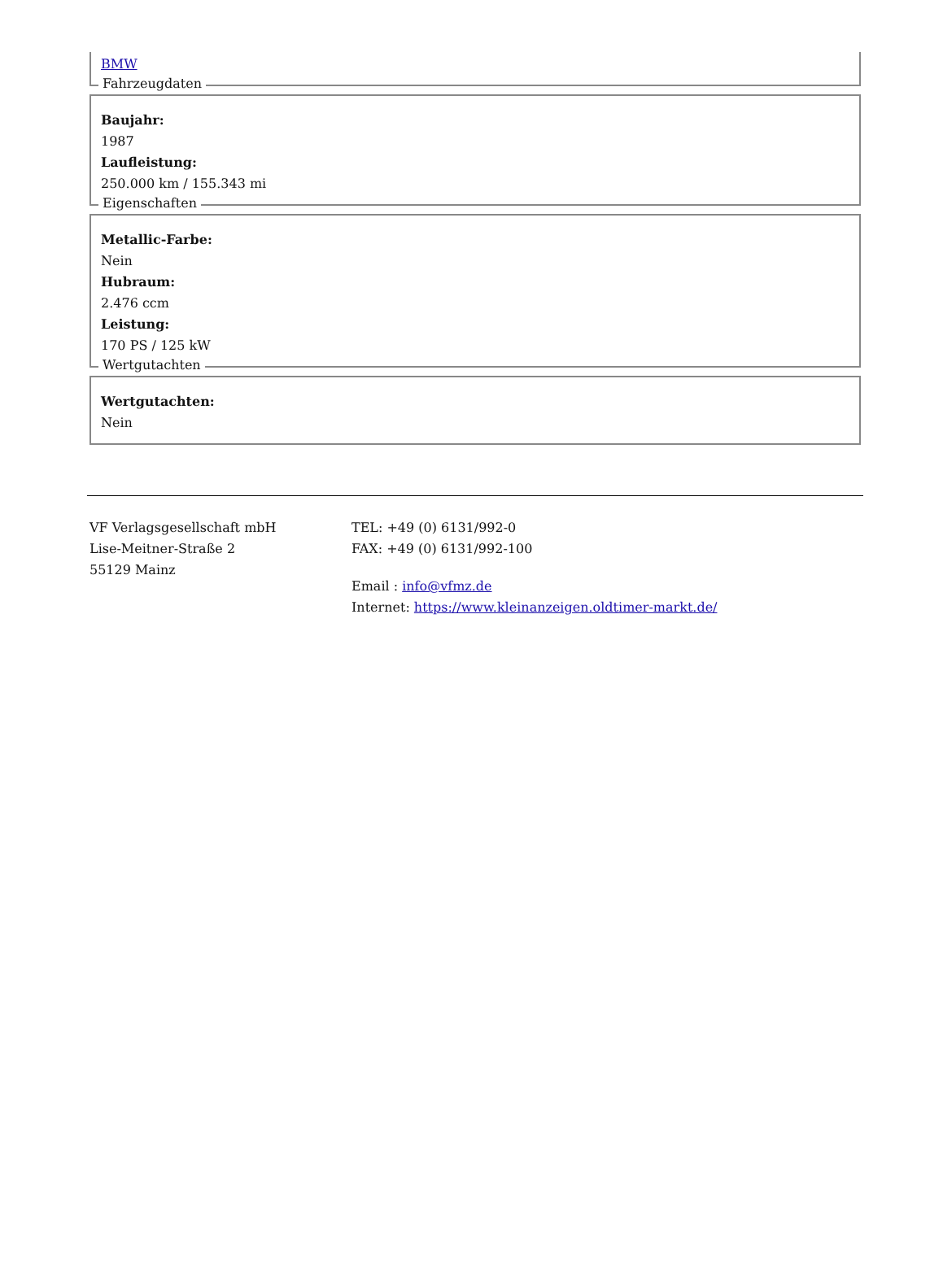BMW
Fahrzeugdaten
Baujahr:
1987
Laufleistung:
250.000 km / 155.343 mi
Eigenschaften
Metallic-Farbe:
Nein
Hubraum:
2.476 ccm
Leistung:
170 PS / 125 kW
Wertgutachten
Wertgutachten:
Nein
VF Verlagsgesellschaft mbH
Lise-Meitner-Straße 2
55129 Mainz
TEL: +49 (0) 6131/992-0
FAX: +49 (0) 6131/992-100
Email : info@vfmz.de
Internet: https://www.kleinanzeigen.oldtimer-markt.de/